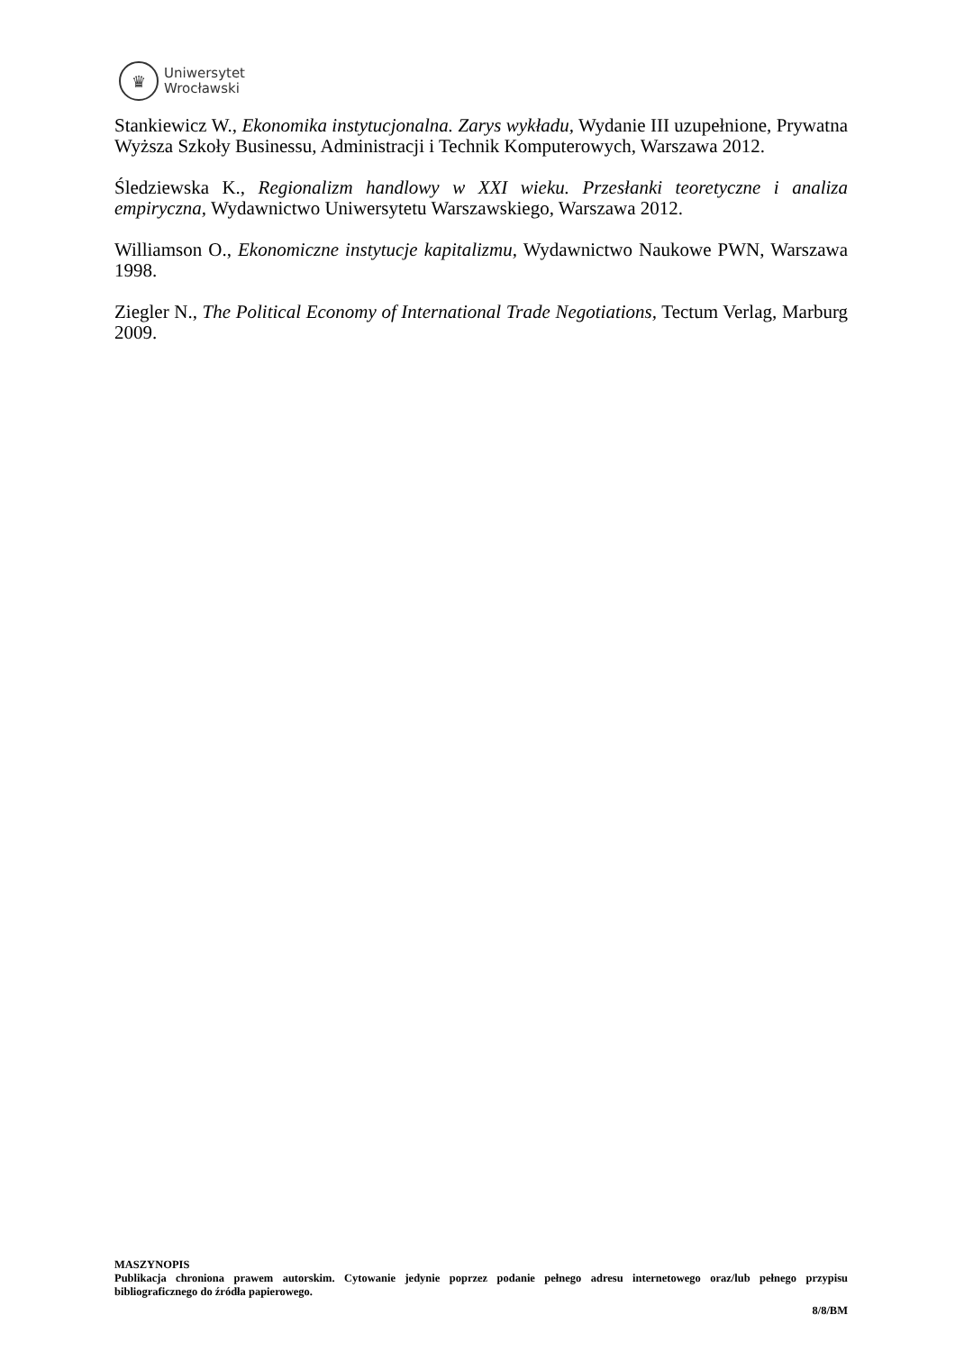♛
Uniwersytet
Wrocławski
Stankiewicz W., Ekonomika instytucjonalna. Zarys wykładu, Wydanie III uzupełnione, Prywatna Wyższa Szkoły Businessu, Administracji i Technik Komputerowych, Warszawa 2012.
Śledziewska K., Regionalizm handlowy w XXI wieku. Przesłanki teoretyczne i analiza empiryczna, Wydawnictwo Uniwersytetu Warszawskiego, Warszawa 2012.
Williamson O., Ekonomiczne instytucje kapitalizmu, Wydawnictwo Naukowe PWN, Warszawa 1998.
Ziegler N., The Political Economy of International Trade Negotiations, Tectum Verlag, Marburg 2009.
MASZYNOPIS
Publikacja chroniona prawem autorskim. Cytowanie jedynie poprzez podanie pełnego adresu internetowego oraz/lub pełnego przypisu bibliograficznego do źródła papierowego.
8/8/BM